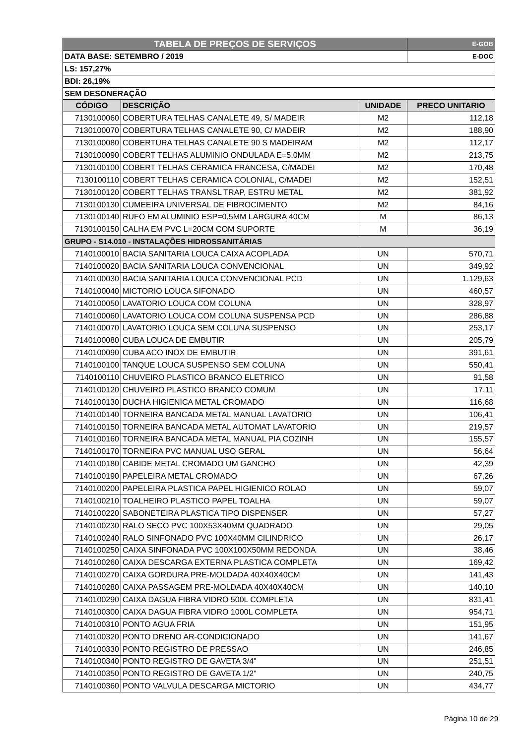| TABELA DE PREÇOS DE SERVIÇOS | | | E-GOB |
| DATA BASE: SETEMBRO / 2019 | | | E-DOC |
| LS: 157,27% | | | |
| BDI: 26,19% | | | |
| SEM DESONERAÇÃO | | | |
| CÓDIGO | DESCRIÇÃO | UNIDADE | PRECO UNITARIO |
| 7130100060 | COBERTURA TELHAS CANALETE 49, S/ MADEIR | M2 | 112,18 |
| 7130100070 | COBERTURA TELHAS CANALETE 90, C/ MADEIR | M2 | 188,90 |
| 7130100080 | COBERTURA TELHAS CANALETE 90 S MADEIRAM | M2 | 112,17 |
| 7130100090 | COBERT TELHAS ALUMINIO ONDULADA E=5,0MM | M2 | 213,75 |
| 7130100100 | COBERT TELHAS CERAMICA FRANCESA, C/MADEI | M2 | 170,48 |
| 7130100110 | COBERT TELHAS CERAMICA COLONIAL, C/MADEI | M2 | 152,51 |
| 7130100120 | COBERT TELHAS TRANSL TRAP, ESTRU METAL | M2 | 381,92 |
| 7130100130 | CUMEEIRA UNIVERSAL DE FIBROCIMENTO | M2 | 84,16 |
| 7130100140 | RUFO EM ALUMINIO ESP=0,5MM LARGURA 40CM | M | 86,13 |
| 7130100150 | CALHA EM PVC L=20CM COM SUPORTE | M | 36,19 |
| GRUPO - S14.010 - INSTALAÇÕES HIDROSSANITÁRIAS | | | |
| 7140100010 | BACIA SANITARIA LOUCA CAIXA ACOPLADA | UN | 570,71 |
| 7140100020 | BACIA SANITARIA LOUCA CONVENCIONAL | UN | 349,92 |
| 7140100030 | BACIA SANITARIA LOUCA CONVENCIONAL PCD | UN | 1.129,63 |
| 7140100040 | MICTORIO LOUCA SIFONADO | UN | 460,57 |
| 7140100050 | LAVATORIO LOUCA COM COLUNA | UN | 328,97 |
| 7140100060 | LAVATORIO LOUCA COM COLUNA SUSPENSA PCD | UN | 286,88 |
| 7140100070 | LAVATORIO LOUCA SEM COLUNA SUSPENSO | UN | 253,17 |
| 7140100080 | CUBA LOUCA DE EMBUTIR | UN | 205,79 |
| 7140100090 | CUBA ACO INOX DE EMBUTIR | UN | 391,61 |
| 7140100100 | TANQUE LOUCA SUSPENSO SEM COLUNA | UN | 550,41 |
| 7140100110 | CHUVEIRO PLASTICO BRANCO ELETRICO | UN | 91,58 |
| 7140100120 | CHUVEIRO PLASTICO BRANCO COMUM | UN | 17,11 |
| 7140100130 | DUCHA HIGIENICA METAL CROMADO | UN | 116,68 |
| 7140100140 | TORNEIRA BANCADA METAL MANUAL LAVATORIO | UN | 106,41 |
| 7140100150 | TORNEIRA BANCADA METAL AUTOMAT LAVATORIO | UN | 219,57 |
| 7140100160 | TORNEIRA BANCADA METAL MANUAL PIA COZINH | UN | 155,57 |
| 7140100170 | TORNEIRA PVC MANUAL USO GERAL | UN | 56,64 |
| 7140100180 | CABIDE METAL CROMADO UM GANCHO | UN | 42,39 |
| 7140100190 | PAPELEIRA METAL CROMADO | UN | 67,26 |
| 7140100200 | PAPELEIRA PLASTICA PAPEL HIGIENICO ROLAO | UN | 59,07 |
| 7140100210 | TOALHEIRO PLASTICO PAPEL TOALHA | UN | 59,07 |
| 7140100220 | SABONETEIRA PLASTICA TIPO DISPENSER | UN | 57,27 |
| 7140100230 | RALO SECO PVC 100X53X40MM QUADRADO | UN | 29,05 |
| 7140100240 | RALO SINFONADO PVC 100X40MM CILINDRICO | UN | 26,17 |
| 7140100250 | CAIXA SINFONADA PVC 100X100X50MM REDONDA | UN | 38,46 |
| 7140100260 | CAIXA DESCARGA EXTERNA PLASTICA COMPLETA | UN | 169,42 |
| 7140100270 | CAIXA GORDURA PRE-MOLDADA 40X40X40CM | UN | 141,43 |
| 7140100280 | CAIXA PASSAGEM PRE-MOLDADA 40X40X40CM | UN | 140,10 |
| 7140100290 | CAIXA DAGUA FIBRA VIDRO 500L COMPLETA | UN | 831,41 |
| 7140100300 | CAIXA DAGUA FIBRA VIDRO 1000L COMPLETA | UN | 954,71 |
| 7140100310 | PONTO AGUA FRIA | UN | 151,95 |
| 7140100320 | PONTO DRENO AR-CONDICIONADO | UN | 141,67 |
| 7140100330 | PONTO REGISTRO DE PRESSAO | UN | 246,85 |
| 7140100340 | PONTO REGISTRO DE GAVETA 3/4" | UN | 251,51 |
| 7140100350 | PONTO REGISTRO DE GAVETA 1/2" | UN | 240,75 |
| 7140100360 | PONTO VALVULA DESCARGA MICTORIO | UN | 434,77 |
Página 10 de 29